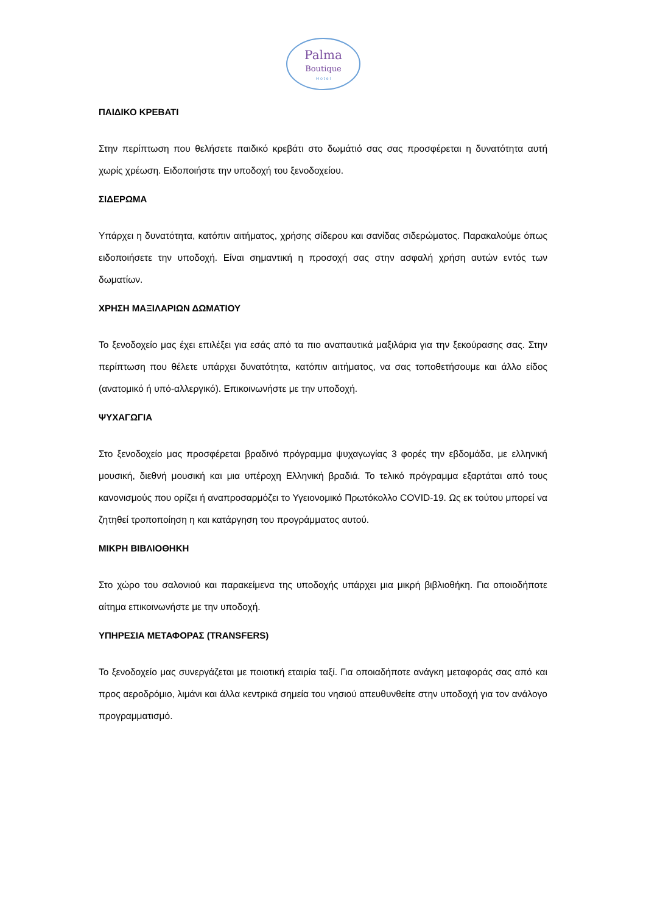Palma
Boutique
H o t e l
ΠΑΙΔΙΚΟ ΚΡΕΒΑΤΙ
Στην περίπτωση που θελήσετε παιδικό κρεβάτι στο δωμάτιό σας σας προσφέρεται η δυνατότητα αυτή χωρίς χρέωση. Ειδοποιήστε την υποδοχή του ξενοδοχείου.
ΣΙΔΕΡΩΜΑ
Υπάρχει η δυνατότητα, κατόπιν αιτήματος, χρήσης σίδερου και σανίδας σιδερώματος. Παρακαλούμε όπως ειδοποιήσετε την υποδοχή. Είναι σημαντική η προσοχή σας στην ασφαλή χρήση αυτών εντός των δωματίων.
ΧΡΗΣΗ ΜΑΞΙΛΑΡΙΩΝ ΔΩΜΑΤΙΟΥ
Το ξενοδοχείο μας έχει επιλέξει για εσάς από τα πιο αναπαυτικά μαξιλάρια για την ξεκούρασης σας. Στην περίπτωση που θέλετε υπάρχει δυνατότητα, κατόπιν αιτήματος, να σας τοποθετήσουμε και άλλο είδος (ανατομικό ή υπό-αλλεργικό). Επικοινωνήστε με την υποδοχή.
ΨΥΧΑΓΩΓΙΑ
Στο ξενοδοχείο μας προσφέρεται βραδινό πρόγραμμα ψυχαγωγίας 3 φορές την εβδομάδα, με ελληνική μουσική, διεθνή μουσική και μια υπέροχη Ελληνική βραδιά. Το τελικό πρόγραμμα εξαρτάται από τους κανονισμούς που ορίζει ή αναπροσαρμόζει το Υγειονομικό Πρωτόκολλο COVID-19. Ως εκ τούτου μπορεί να ζητηθεί τροποποίηση η και κατάργηση του προγράμματος αυτού.
ΜΙΚΡΗ ΒΙΒΛΙΟΘΗΚΗ
Στο χώρο του σαλονιού και παρακείμενα της υποδοχής υπάρχει μια μικρή βιβλιοθήκη. Για οποιοδήποτε αίτημα επικοινωνήστε με την υποδοχή.
ΥΠΗΡΕΣΙΑ ΜΕΤΑΦΟΡΑΣ (TRANSFERS)
Το ξενοδοχείο μας συνεργάζεται με ποιοτική εταιρία ταξί. Για οποιαδήποτε ανάγκη μεταφοράς σας από και προς αεροδρόμιο, λιμάνι και άλλα κεντρικά σημεία του νησιού απευθυνθείτε στην υποδοχή για τον ανάλογο προγραμματισμό.